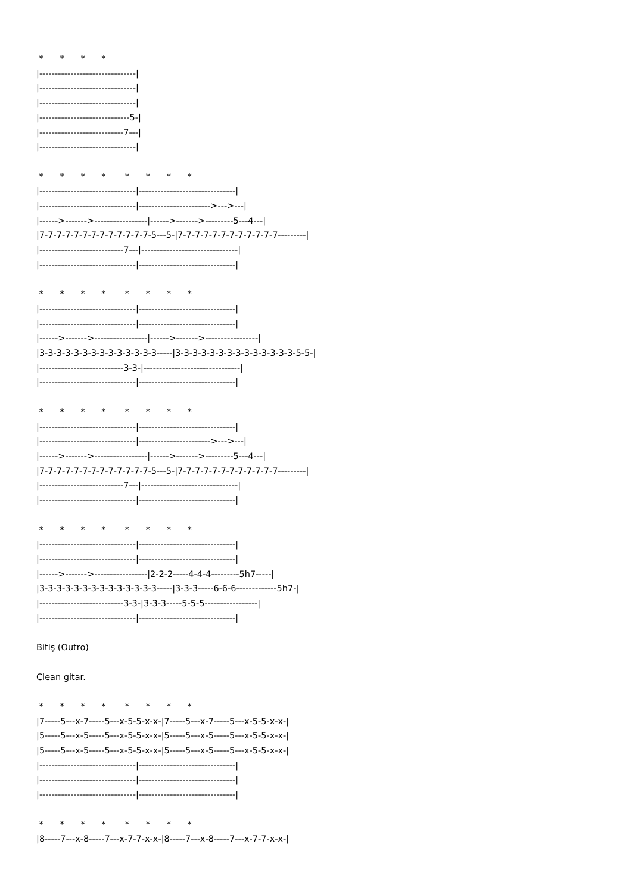* * * * |-------------------------------| |-------------------------------| |-------------------------------| |-----------------------------5-| |---------------------------7---| |-------------------------------| * * * * * * * * |-------------------------------|-------------------------------| |-------------------------------|----------------------->--->---| |------>------->-----------------|------>------->---------5---4---| |7-7-7-7-7-7-7-7-7-7-7-7-7-5---5-|7-7-7-7-7-7-7-7-7-7-7-7---------| |---------------------------7---|-------------------------------| |-------------------------------|-------------------------------| * * * * * * * * |-------------------------------|-------------------------------| |-------------------------------|-------------------------------| |------>------->-----------------|------>------->-----------------| |3-3-3-3-3-3-3-3-3-3-3-3-3-3-----|3-3-3-3-3-3-3-3-3-3-3-3-3-3-5-5-| |---------------------------3-3-|-------------------------------| |-------------------------------|-------------------------------| * * * * * * * * |-------------------------------|-------------------------------| |-------------------------------|----------------------->--->---| |------>------->-----------------|------>------->---------5---4---| |7-7-7-7-7-7-7-7-7-7-7-7-7-5---5-|7-7-7-7-7-7-7-7-7-7-7-7---------| |---------------------------7---|-------------------------------| |-------------------------------|-------------------------------| * * * * * * * * |-------------------------------|-------------------------------| |-------------------------------|-------------------------------| |------>------->-----------------|2-2-2-----4-4-4---------5h7-----| |3-3-3-3-3-3-3-3-3-3-3-3-3-3-----|3-3-3-----6-6-6-------------5h7-| |---------------------------3-3-|3-3-3-----5-5-5-----------------| |-------------------------------|-------------------------------| Bitiş (Outro) Clean gitar. * * * * * * * * |7-----5---x-7-----5---x-5-5-x-x-|7-----5---x-7-----5---x-5-5-x-x-| |5-----5---x-5-----5---x-5-5-x-x-|5-----5---x-5-----5---x-5-5-x-x-| |5-----5---x-5-----5---x-5-5-x-x-|5-----5---x-5-----5---x-5-5-x-x-| |-------------------------------|-------------------------------| |-------------------------------|-------------------------------| |-------------------------------|-------------------------------| * * * * * * * * |8-----7---x-8-----7---x-7-7-x-x-|8-----7---x-8-----7---x-7-7-x-x-|